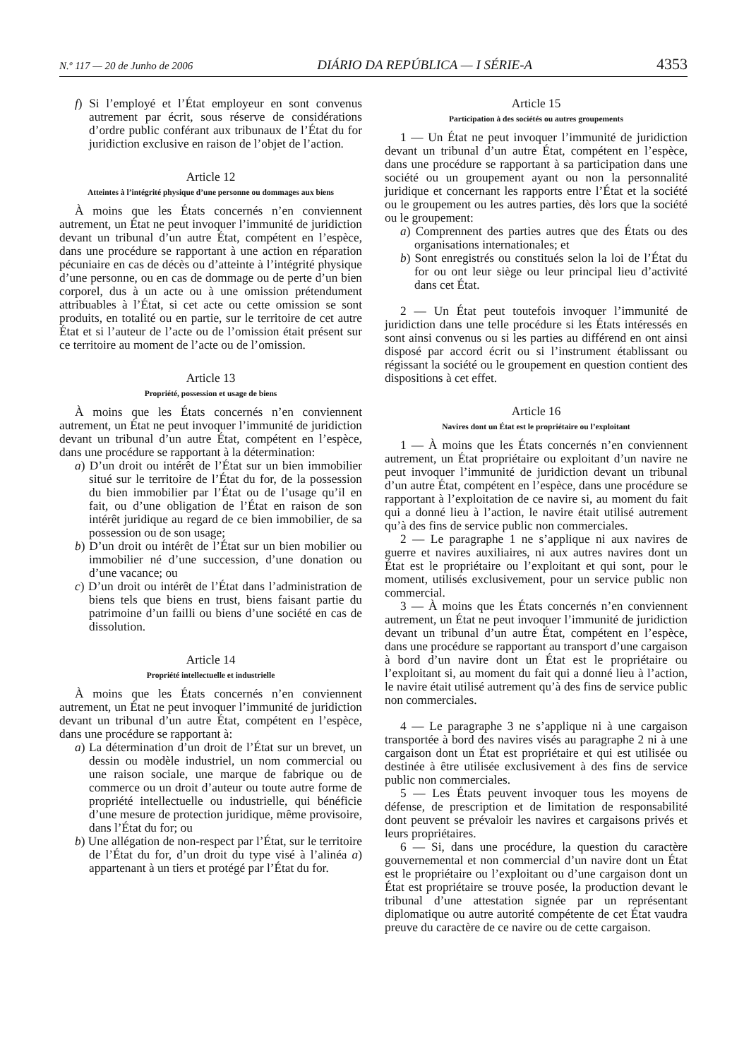N.º 117 — 20 de Junho de 2006 DIÁRIO DA REPÚBLICA — I SÉRIE-A 4353
f) Si l’employé et l’État employeur en sont convenus autrement par écrit, sous réserve de considérations d’ordre public conférant aux tribunaux de l’État du for juridiction exclusive en raison de l’objet de l’action.
Article 12
Atteintes à l’intégrité physique d’une personne ou dommages aux biens
À moins que les États concernés n’en conviennent autrement, un État ne peut invoquer l’immunité de juridiction devant un tribunal d’un autre État, compétent en l’espèce, dans une procédure se rapportant à une action en réparation pécuniaire en cas de décès ou d’atteinte à l’intégrité physique d’une personne, ou en cas de dommage ou de perte d’un bien corporel, dus à un acte ou à une omission prétendument attribuables à l’État, si cet acte ou cette omission se sont produits, en totalité ou en partie, sur le territoire de cet autre État et si l’auteur de l’acte ou de l’omission était présent sur ce territoire au moment de l’acte ou de l’omission.
Article 13
Propriété, possession et usage de biens
À moins que les États concernés n’en conviennent autrement, un État ne peut invoquer l’immunité de juridiction devant un tribunal d’un autre État, compétent en l’espèce, dans une procédure se rapportant à la détermination:
a) D’un droit ou intérêt de l’État sur un bien immobilier situé sur le territoire de l’État du for, de la possession du bien immobilier par l’État ou de l’usage qu’il en fait, ou d’une obligation de l’État en raison de son intérêt juridique au regard de ce bien immobilier, de sa possession ou de son usage;
b) D’un droit ou intérêt de l’État sur un bien mobilier ou immobilier né d’une succession, d’une donation ou d’une vacance; ou
c) D’un droit ou intérêt de l’État dans l’administration de biens tels que biens en trust, biens faisant partie du patrimoine d’un failli ou biens d’une société en cas de dissolution.
Article 14
Propriété intellectuelle et industrielle
À moins que les États concernés n’en conviennent autrement, un État ne peut invoquer l’immunité de juridiction devant un tribunal d’un autre État, compétent en l’espèce, dans une procédure se rapportant à:
a) La détermination d’un droit de l’État sur un brevet, un dessin ou modèle industriel, un nom commercial ou une raison sociale, une marque de fabrique ou de commerce ou un droit d’auteur ou toute autre forme de propriété intellectuelle ou industrielle, qui bénéficie d’une mesure de protection juridique, même provisoire, dans l’État du for; ou
b) Une allégation de non-respect par l’État, sur le territoire de l’État du for, d’un droit du type visé à l’alinéa a) appartenant à un tiers et protégé par l’État du for.
Article 15
Participation à des sociétés ou autres groupements
1 — Un État ne peut invoquer l’immunité de juridiction devant un tribunal d’un autre État, compétent en l’espèce, dans une procédure se rapportant à sa participation dans une société ou un groupement ayant ou non la personnalité juridique et concernant les rapports entre l’État et la société ou le groupement ou les autres parties, dès lors que la société ou le groupement:
a) Comprennent des parties autres que des États ou des organisations internationales; et
b) Sont enregistrés ou constitués selon la loi de l’État du for ou ont leur siège ou leur principal lieu d’activité dans cet État.
2 — Un État peut toutefois invoquer l’immunité de juridiction dans une telle procédure si les États intéressés en sont ainsi convenus ou si les parties au différend en ont ainsi disposé par accord écrit ou si l’instrument établissant ou régissant la société ou le groupement en question contient des dispositions à cet effet.
Article 16
Navires dont un État est le propriétaire ou l’exploitant
1 — À moins que les États concernés n’en conviennent autrement, un État propriétaire ou exploitant d’un navire ne peut invoquer l’immunité de juridiction devant un tribunal d’un autre État, compétent en l’espèce, dans une procédure se rapportant à l’exploitation de ce navire si, au moment du fait qui a donné lieu à l’action, le navire était utilisé autrement qu’à des fins de service public non commerciales.
2 — Le paragraphe 1 ne s’applique ni aux navires de guerre et navires auxiliaires, ni aux autres navires dont un État est le propriétaire ou l’exploitant et qui sont, pour le moment, utilisés exclusivement, pour un service public non commercial.
3 — À moins que les États concernés n’en conviennent autrement, un État ne peut invoquer l’immunité de juridiction devant un tribunal d’un autre État, compétent en l’espèce, dans une procédure se rapportant au transport d’une cargaison à bord d’un navire dont un État est le propriétaire ou l’exploitant si, au moment du fait qui a donné lieu à l’action, le navire était utilisé autrement qu’à des fins de service public non commerciales.
4 — Le paragraphe 3 ne s’applique ni à une cargaison transportée à bord des navires visés au paragraphe 2 ni à une cargaison dont un État est propriétaire et qui est utilisée ou destinée à être utilisée exclusivement à des fins de service public non commerciales.
5 — Les États peuvent invoquer tous les moyens de défense, de prescription et de limitation de responsabilité dont peuvent se prévaloir les navires et cargaisons privés et leurs propriétaires.
6 — Si, dans une procédure, la question du caractère gouvernemental et non commercial d’un navire dont un État est le propriétaire ou l’exploitant ou d’une cargaison dont un État est propriétaire se trouve posée, la production devant le tribunal d’une attestation signée par un représentant diplomatique ou autre autorité compétente de cet État vaudra preuve du caractère de ce navire ou de cette cargaison.